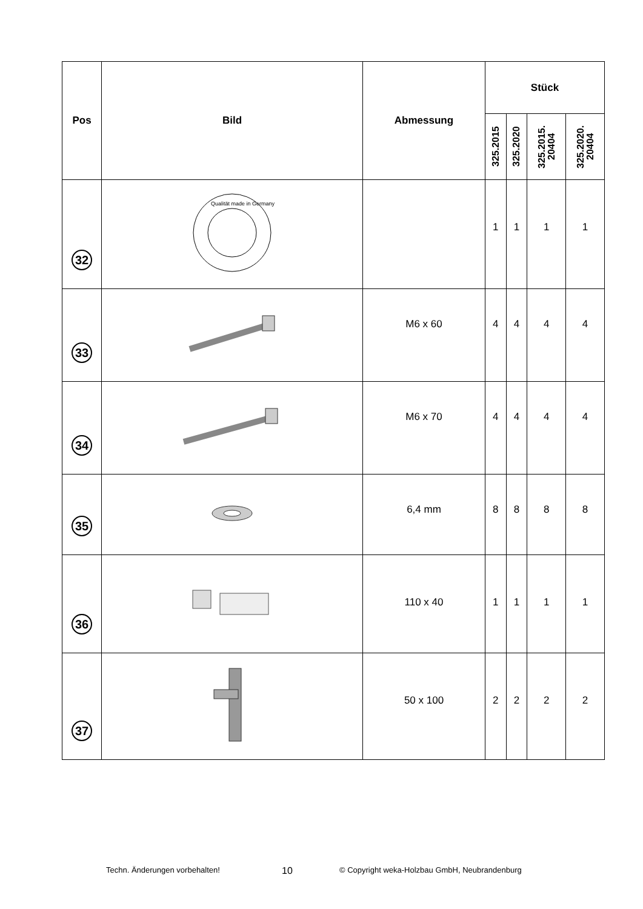| Pos | Bild | Abmessung | Stück | | | |
| --- | --- | --- | --- | --- | --- | --- |
| | | | 325.2015 | 325.2020 | 325.2015. 20404 | 325.2020. 20404 |
| 32 | Qualität made in Germany | | 1 | 1 | 1 | 1 |
| 33 | | M6 x 60 | 4 | 4 | 4 | 4 |
| 34 | | M6 x 70 | 4 | 4 | 4 | 4 |
| 35 | | 6,4 mm | 8 | 8 | 8 | 8 |
| 36 | | 110 x 40 | 1 | 1 | 1 | 1 |
| 37 | | 50 x 100 | 2 | 2 | 2 | 2 |
Techn. Änderungen vorbehalten! 10 © Copyright weka-Holzbau GmbH, Neubrandenburg